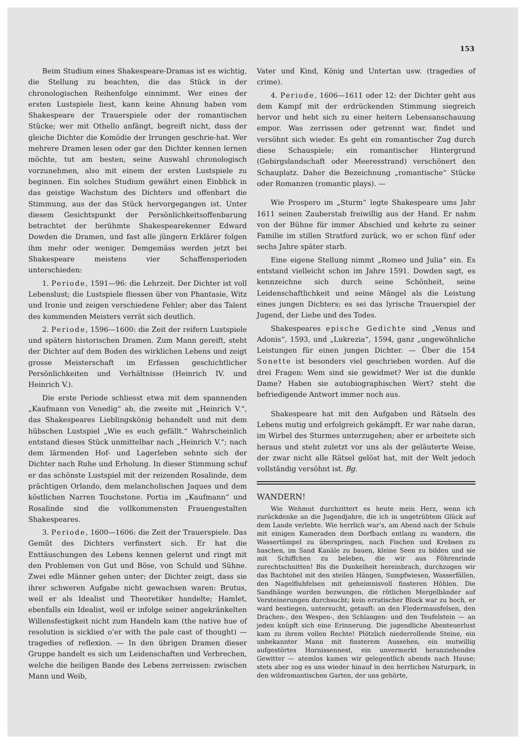153
Beim Studium eines Shakespeare-Dramas ist es wichtig, die Stellung zu beachten, die das Stück in der chronologischen Reihenfolge einnimmt. Wer eines der ersten Lustspiele liest, kann keine Ahnung haben vom Shakespeare der Trauerspiele oder der romantischen Stücke; wer mit Othello anfängt, begreift nicht, dass der gleiche Dichter die Komödie der Irrungen geschrie-hat. Wer mehrere Dramen lesen oder gar den Dichter kennen lernen möchte, tut am besten, seine Auswahl chronologisch vorzunehmen, also mit einem der ersten Lustspiele zu beginnen. Ein solches Studium gewährt einen Einblick in das geistige Wachstum des Dichters und offenbart die Stimmung, aus der das Stück hervorgegangen ist. Unter diesem Gesichtspunkt der Persönlichkeitsoffenbarung betrachtet der berühmte Shakespearekenner Edward Dowden die Dramen, und fast alle jüngern Erklärer folgen ihm mehr oder weniger. Demgemäss werden jetzt bei Shakespeare meistens vier Schaffensperioden unterschieden:
1. Periode, 1591—96: die Lehrzeit. Der Dichter ist voll Lebenslust; die Lustspiele fliessen über von Phantasie, Witz und Ironie und zeigen verschiedene Fehler; aber das Talent des kommenden Meisters verrät sich deutlich.
2. Periode, 1596—1600: die Zeit der reifern Lustspiele und spätern historischen Dramen. Zum Mann gereift, steht der Dichter auf dem Boden des wirklichen Lebens und zeigt grosse Meisterschaft im Erfassen geschichtlicher Persönlichkeiten und Verhältnisse (Heinrich IV. und Heinrich V.).
Die erste Periode schliesst etwa mit dem spannenden „Kaufmann von Venedig“ ab, die zweite mit „Heinrich V.“, das Shakespeares Lieblingskönig behandelt und mit dem hübschen Lustspiel „Wie es euch gefällt.“ Wahrscheinlich entstand dieses Stück unmittelbar nach „Heinrich V.“; nach dem lärmenden Hof- und Lagerleben sehnte sich der Dichter nach Ruhe und Erholung. In dieser Stimmung schuf er das schönste Lustspiel mit der reizenden Rosalinde, dem prächtigen Orlando, dem melancholischen Jaques und dem köstlichen Narren Touchstone. Portia im „Kaufmann“ und Rosalinde sind die vollkommensten Frauengestalten Shakespeares.
3. Periode, 1600—1606: die Zeit der Trauerspiele. Das Gemüt des Dichters verfinstert sich. Er hat die Enttäuschungen des Lebens kennen gelernt und ringt mit den Problemen von Gut und Böse, von Schuld und Sühne. Zwei edle Männer gehen unter; der Dichter zeigt, dass sie ihrer schweren Aufgabe nicht gewachsen waren: Brutus, weil er als Idealist und Theoretiker handelte; Hamlet, ebenfalls ein Idealist, weil er infolge seiner angekränkelten Willensfestigkeit nicht zum Handeln kam (the native hue of resolution is sicklied o’er with the pale cast of thought) — tragedies of reflexion. — In den übrigen Dramen dieser Gruppe handelt es sich um Leidenschaften und Verbrechen, welche die heiligen Bande des Lebens zerreissen: zwischen Mann und Weib,
Vater und Kind, König und Untertan usw. (tragedies of crime).
4. Periode, 1606—1611 oder 12: der Dichter geht aus dem Kampf mit der erdrückenden Stimmung siegreich hervor und hebt sich zu einer heitern Lebensanschauung empor. Was zerrissen oder getrennt war, findet und versöhnt sich wieder. Es geht ein romantischer Zug durch diese Schauspiele; ein romantischer Hintergrund (Gebirgslandschaft oder Meeresstrand) verschönert den Schauplatz. Daher die Bezeichnung „romantische“ Stücke oder Romanzen (romantic plays). —
Wie Prospero im „Sturm“ legte Shakespeare ums Jahr 1611 seinen Zauberstab freiwillig aus der Hand. Er nahm von der Bühne für immer Abschied und kehrte zu seiner Familie im stillen Stratford zurück, wo er schon fünf oder sechs Jahre später starb.
Eine eigene Stellung nimmt „Romeo und Julia“ ein. Es entstand vielleicht schon im Jahre 1591. Dowden sagt, es kennzeichne sich durch seine Schönheit, seine Leidenschaftlichkeit und seine Mängel als die Leistung eines jungen Dichters; es sei das lyrische Trauerspiel der Jugend, der Liebe und des Todes.
Shakespeares epische Gedichte sind „Venus und Adonis“, 1593, und „Lukrezia“, 1594, ganz „ungewöhnliche Leistungen für einen jungen Dichter. — Über die 154 Sonette ist besonders viel geschrieben worden. Auf die drei Fragen: Wem sind sie gewidmet? Wer ist die dunkle Dame? Haben sie autobiographischen Wert? steht die befriedigende Antwort immer noch aus.
Shakespeare hat mit den Aufgaben und Rätseln des Lebens mutig und erfolgreich gekämpft. Er war nahe daran, im Wirbel des Sturmes unterzugehen; aber er arbeitete sich heraus und steht zuletzt vor uns als der geläuterte Weise, der zwar nicht alle Rätsel gelöst hat, mit der Welt jedoch vollständig versöhnt ist. Bg.
WANDERN!
Wie Wehmut durchzittert es heute mein Herz, wenn ich zurückdenke an die Jugendjahre, die ich in ungetrübtem Glück auf dem Lande verlebte. Wie herrlich war’s, am Abend nach der Schule mit einigen Kameraden dem Dorfbach entlang zu wandern, die Wassertümpel zu überspringen, nach Fischen und Krebsen zu haschen, im Sand Kanäle zu bauen, kleine Seen zu bilden und sie mit Schiffchen zu beleben, die wir aus Föhrenrinde zurechtschnitten! Bis die Dunkelheit hereinbrach, durchzogen wir das Bachtobel mit den steilen Hängen, Sumpfwiesen, Wasserfällen, den Nagelfluhfelsen mit geheimnisvoll finsteren Höhlen. Die Sandhänge wurden bezwungen, die rötlichen Mergelbänder auf Versteinerungen durchsucht; kein erratischer Block war zu hoch, er ward bestiegen, untersucht, getauft: an den Fledermausfelsen, den Drachen-, den Wespen-, den Schlangen- und den Teufelstein — an jeden knüpft sich eine Erinnerung. Die jugendliche Abenteuerlust kam zu ihrem vollen Rechte! Plötzlich niederrollende Steine, ein unbekannter Mann mit finsterem Aussehen, ein mutwillig aufgestörtes Hornissennest, ein unvermerkt heranziehendes Gewitter — atemlos kamen wir gelegentlich abends nach Hause; stets aber zog es uns wieder hinauf in den herrlichen Naturpark, in den wildromantischen Garten, der uns gehörte,